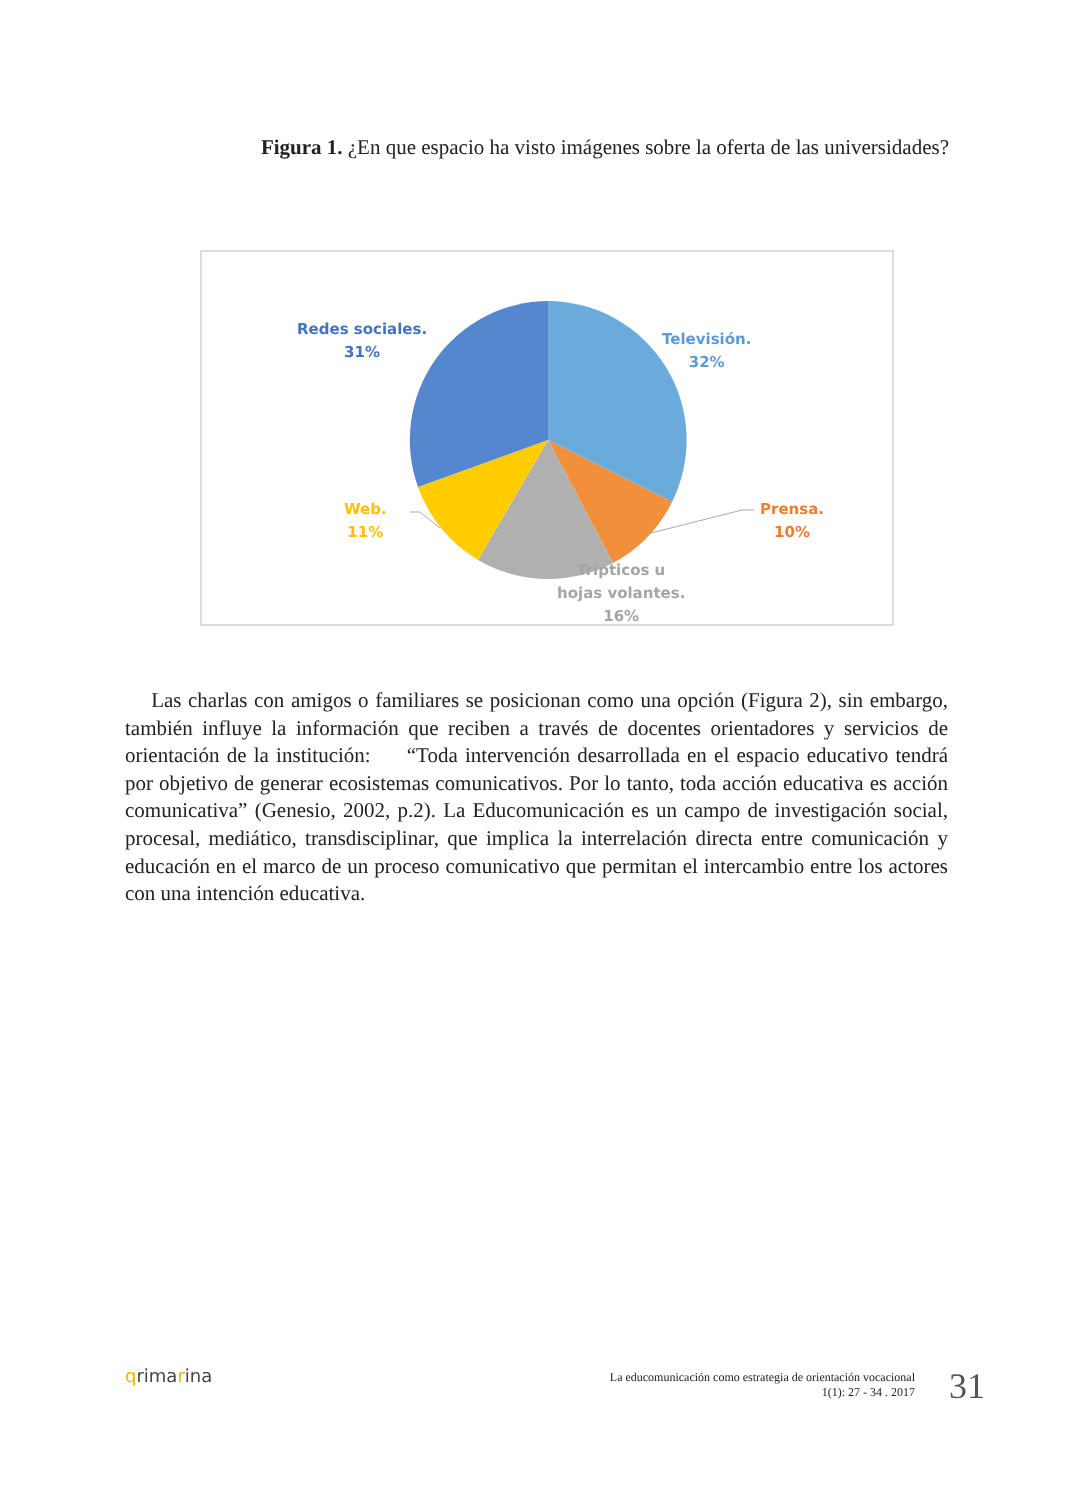Figura 1. ¿En que espacio ha visto imágenes sobre la oferta de las universidades?
Redes sociales.
31%
Televisión.
32%
Prensa.
10%
Web.
11%
Trípticos u
hojas volantes.
16%
Las charlas con amigos o familiares se posicionan como una opción (Figura 2), sin embargo, también influye la información que reciben a través de docentes orientadores y servicios de orientación de la institución: “Toda intervención desarrollada en el espacio educativo tendrá por objetivo de generar ecosistemas comunicativos. Por lo tanto, toda acción educativa es acción comunicativa” (Genesio, 2002, p.2). La Educomunicación es un campo de investigación social, procesal, mediático, transdisciplinar, que implica la interrelación directa entre comunicación y educación en el marco de un proceso comunicativo que permitan el intercambio entre los actores con una intención educativa.
qrimarina
La educomunicación como estrategia de orientación vocacional
1(1): 27 - 34 . 2017
31